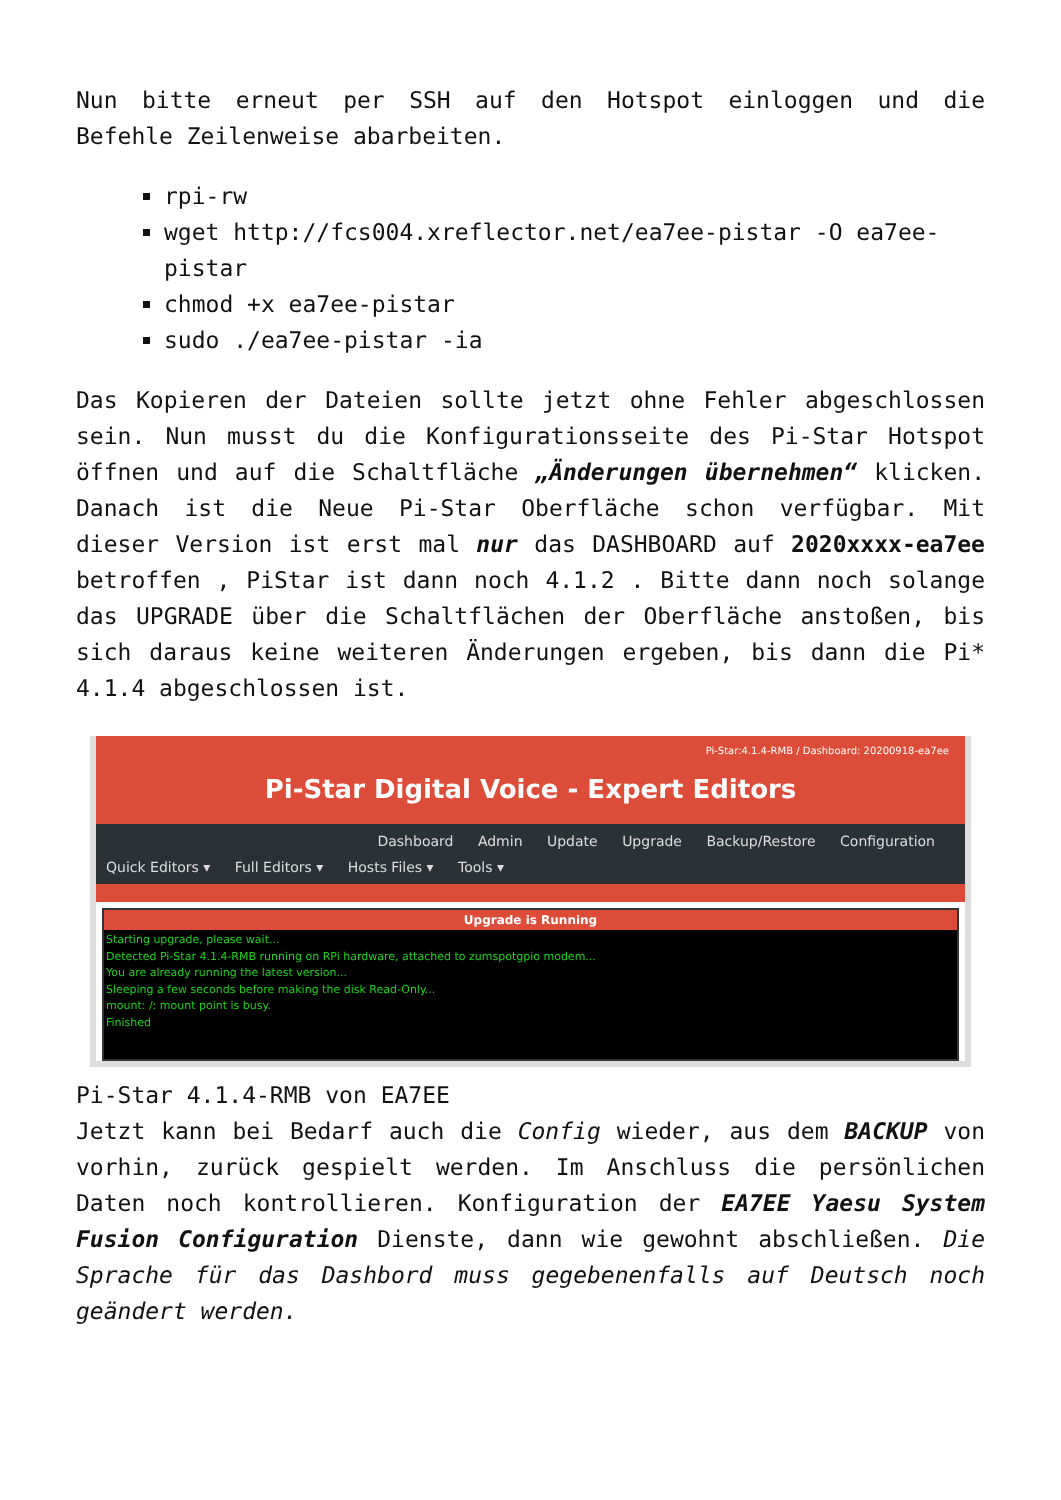Nun bitte erneut per SSH auf den Hotspot einloggen und die Befehle Zeilenweise abarbeiten.
rpi-rw
wget http://fcs004.xreflector.net/ea7ee-pistar -O ea7ee-pistar
chmod +x ea7ee-pistar
sudo ./ea7ee-pistar -ia
Das Kopieren der Dateien sollte jetzt ohne Fehler abgeschlossen sein. Nun musst du die Konfigurationsseite des Pi-Star Hotspot öffnen und auf die Schaltfläche „Änderungen übernehmen“ klicken. Danach ist die Neue Pi-Star Oberfläche schon verfügbar. Mit dieser Version ist erst mal nur das DASHBOARD auf 2020xxxx-ea7ee betroffen , PiStar ist dann noch 4.1.2 . Bitte dann noch solange das UPGRADE über die Schaltflächen der Oberfläche anstoßen, bis sich daraus keine weiteren Änderungen ergeben, bis dann die Pi* 4.1.4 abgeschlossen ist.
Pi-Star:4.1.4-RMB / Dashboard: 20200918-ea7ee
Pi-Star Digital Voice - Expert Editors
Dashboard Admin Update Upgrade Backup/Restore Configuration
Quick Editors ▾ Full Editors ▾ Hosts Files ▾ Tools ▾
Upgrade is Running
Starting upgrade, please wait...
Detected Pi-Star 4.1.4-RMB running on RPi hardware, attached to zumspotgpio modem...
You are already running the latest version...
Sleeping a few seconds before making the disk Read-Only...
mount: /: mount point is busy.
Finished
Pi-Star 4.1.4-RMB von EA7EE
Jetzt kann bei Bedarf auch die Config wieder, aus dem BACKUP von vorhin, zurück gespielt werden. Im Anschluss die persönlichen Daten noch kontrollieren. Konfiguration der EA7EE Yaesu System Fusion Configuration Dienste, dann wie gewohnt abschließen. Die Sprache für das Dashbord muss gegebenenfalls auf Deutsch noch geändert werden.